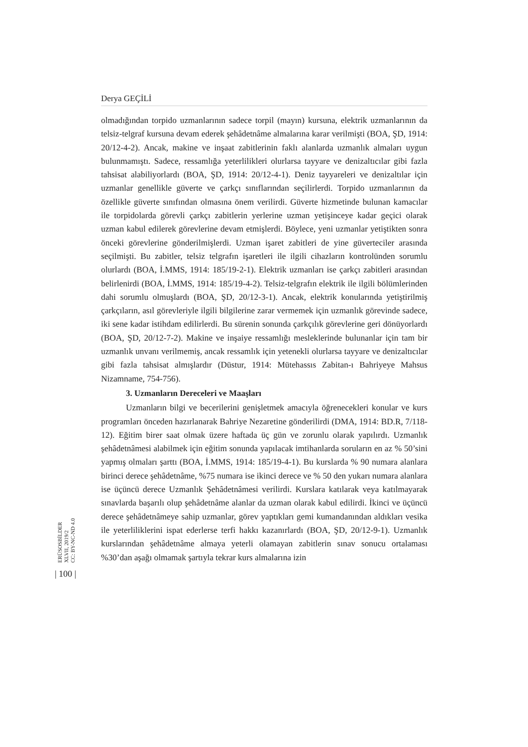Derya GEÇİLİ
olmadığından torpido uzmanlarının sadece torpil (mayın) kursuna, elektrik uzmanlarının da telsiz-telgraf kursuna devam ederek şehâdetnâme almalarına karar verilmişti (BOA, ŞD, 1914: 20/12-4-2). Ancak, makine ve inşaat zabitlerinin faklı alanlarda uzmanlık almaları uygun bulunmamıştı. Sadece, ressamlığa yeterlilikleri olurlarsa tayyare ve denizaltıcılar gibi fazla tahsisat alabiliyorlardı (BOA, ŞD, 1914: 20/12-4-1). Deniz tayyareleri ve denizaltılar için uzmanlar genellikle güverte ve çarkçı sınıflarından seçilirlerdi. Torpido uzmanlarının da özellikle güverte sınıfından olmasına önem verilirdi. Güverte hizmetinde bulunan kamacılar ile torpidolarda görevli çarkçı zabitlerin yerlerine uzman yetişinceye kadar geçici olarak uzman kabul edilerek görevlerine devam etmişlerdi. Böylece, yeni uzmanlar yetiştikten sonra önceki görevlerine gönderilmişlerdi. Uzman işaret zabitleri de yine güverteciler arasında seçilmişti. Bu zabitler, telsiz telgrafın işaretleri ile ilgili cihazların kontrolünden sorumlu olurlardı (BOA, İ.MMS, 1914: 185/19-2-1). Elektrik uzmanları ise çarkçı zabitleri arasından belirlenirdi (BOA, İ.MMS, 1914: 185/19-4-2). Telsiz-telgrafın elektrik ile ilgili bölümlerinden dahi sorumlu olmuşlardı (BOA, ŞD, 20/12-3-1). Ancak, elektrik konularında yetiştirilmiş çarkçıların, asıl görevleriyle ilgili bilgilerine zarar vermemek için uzmanlık görevinde sadece, iki sene kadar istihdam edilirlerdi. Bu sürenin sonunda çarkçılık görevlerine geri dönüyorlardı (BOA, ŞD, 20/12-7-2). Makine ve inşaiye ressamlığı mesleklerinde bulunanlar için tam bir uzmanlık unvanı verilmemiş, ancak ressamlık için yetenekli olurlarsa tayyare ve denizaltıcılar gibi fazla tahsisat almışlardır (Düstur, 1914: Mütehassıs Zabitan-ı Bahriyeye Mahsus Nizamname, 754-756).
3. Uzmanların Dereceleri ve Maaşları
Uzmanların bilgi ve becerilerini genişletmek amacıyla öğrenecekleri konular ve kurs programları önceden hazırlanarak Bahriye Nezaretine gönderilirdi (DMA, 1914: BD.R, 7/118-12). Eğitim birer saat olmak üzere haftada üç gün ve zorunlu olarak yapılırdı. Uzmanlık şehâdetnâmesi alabilmek için eğitim sonunda yapılacak imtihanlarda soruların en az % 50’sini yapmış olmaları şarttı (BOA, İ.MMS, 1914: 185/19-4-1). Bu kurslarda % 90 numara alanlara birinci derece şehâdetnâme, %75 numara ise ikinci derece ve % 50 den yukarı numara alanlara ise üçüncü derece Uzmanlık Şehâdetnâmesi verilirdi. Kurslara katılarak veya katılmayarak sınavlarda başarılı olup şehâdetnâme alanlar da uzman olarak kabul edilirdi. İkinci ve üçüncü derece şehâdetnâmeye sahip uzmanlar, görev yaptıkları gemi kumandanından aldıkları vesika ile yeterliliklerini ispat ederlerse terfi hakkı kazanırlardı (BOA, ŞD, 20/12-9-1). Uzmanlık kurslarından şehâdetnâme almaya yeterli olamayan zabitlerin sınav sonucu ortalaması %30’dan aşağı olmamak şartıyla tekrar kurs almalarına izin
ERÜSOSBİLDER
XLVII, 2019/2
CC: BY-NC-ND 4.0
| 100 |